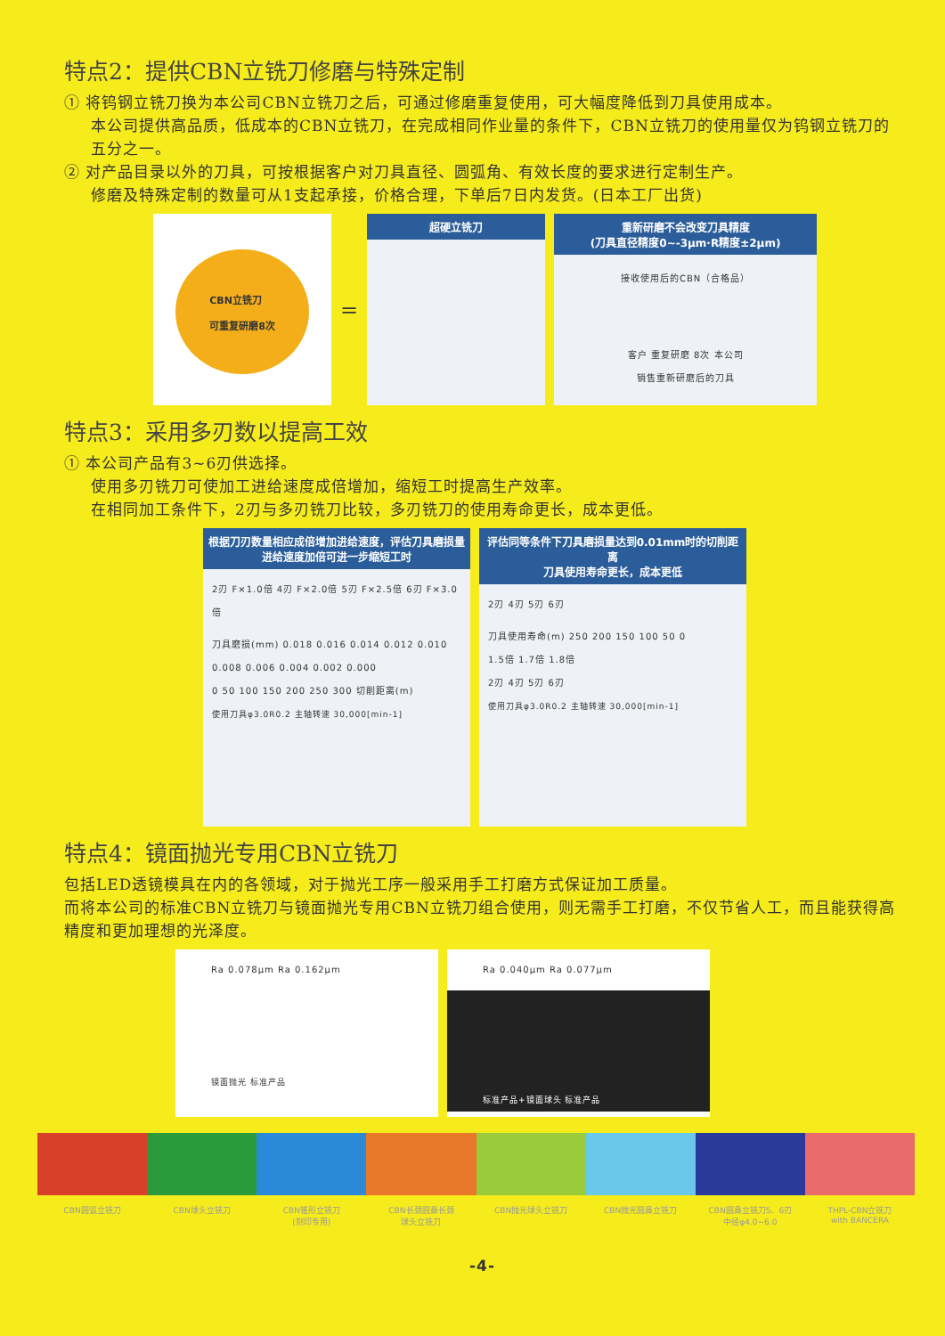特点2：提供CBN立铣刀修磨与特殊定制
① 将钨钢立铣刀换为本公司CBN立铣刀之后，可通过修磨重复使用，可大幅度降低到刀具使用成本。
本公司提供高品质，低成本的CBN立铣刀，在完成相同作业量的条件下，CBN立铣刀的使用量仅为钨钢立铣刀的五分之一。
② 对产品目录以外的刀具，可按根据客户对刀具直径、圆弧角、有效长度的要求进行定制生产。
修磨及特殊定制的数量可从1支起承接，价格合理，下单后7日内发货。(日本工厂出货)
CBN立铣刀
可重复研磨8次
=
超硬立铣刀 重新研磨不会改变刀具精度
(刀具直径精度0~-3μm·R精度±2μm)
接收使用后的CBN（合格品）
客户 重复研磨 8次 本公司
销售重新研磨后的刀具
特点3：采用多刃数以提高工效
① 本公司产品有3~6刃供选择。
使用多刃铣刀可使加工进给速度成倍增加，缩短工时提高生产效率。
在相同加工条件下，2刃与多刃铣刀比较，多刃铣刀的使用寿命更长，成本更低。
根据刀刃数量相应成倍增加进给速度，评估刀具磨损量
进给速度加倍可进一步缩短工时
2刃 F×1.0倍 4刃 F×2.0倍 5刃 F×2.5倍 6刃 F×3.0倍
刀具磨损(mm) 0.018 0.016 0.014 0.012 0.010 0.008 0.006 0.004 0.002 0.000
0 50 100 150 200 250 300 切削距离(m)
使用刀具φ3.0R0.2 主轴转速 30,000[min-1]
评估同等条件下刀具磨损量达到0.01mm时的切削距离
刀具使用寿命更长，成本更低
2刃 4刃 5刃 6刃
刀具使用寿命(m) 250 200 150 100 50 0
1.5倍 1.7倍 1.8倍
2刃 4刃 5刃 6刃
使用刀具φ3.0R0.2 主轴转速 30,000[min-1]
特点4：镜面抛光专用CBN立铣刀
包括LED透镜模具在内的各领域，对于抛光工序一般采用手工打磨方式保证加工质量。
而将本公司的标准CBN立铣刀与镜面抛光专用CBN立铣刀组合使用，则无需手工打磨，不仅节省人工，而且能获得高精度和更加理想的光泽度。
Ra 0.078μm Ra 0.162μm
镜面抛光 标准产品
Ra 0.040μm Ra 0.077μm
标准产品+镜面球头 标准产品
CBN圆弧立铣刀 CBN球头立铣刀 CBN锥形立铣刀
(刻印专用)
CBN长颈圆鼻长颈
球头立铣刀
CBN抛光球头立铣刀 CBN抛光圆鼻立铣刀 CBN圆鼻立铣刀5、6刃
中径φ4.0~6.0
THPL-CBN立铣刀
with BANCERA
-4-